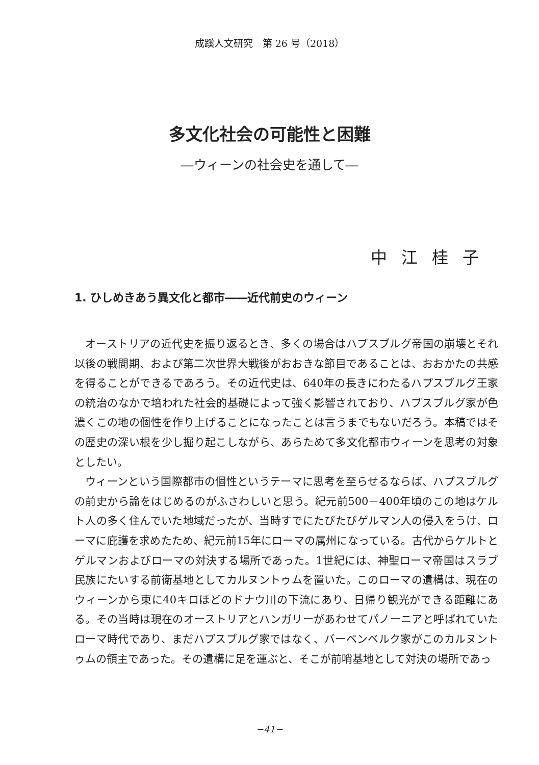成蹊人文研究　第 26 号（2018）
多文化社会の可能性と困難
―ウィーンの社会史を通して―
中江桂子
1. ひしめきあう異文化と都市――近代前史のウィーン
オーストリアの近代史を振り返るとき、多くの場合はハプスブルグ帝国の崩壊とそれ以後の戦間期、および第二次世界大戦後がおおきな節目であることは、おおかたの共感を得ることができるであろう。その近代史は、640年の長きにわたるハプスブルグ王家の統治のなかで培われた社会的基礎によって強く影響されており、ハプスブルグ家が色濃くこの地の個性を作り上げることになったことは言うまでもないだろう。本稿ではその歴史の深い根を少し掘り起こしながら、あらためて多文化都市ウィーンを思考の対象としたい。
ウィーンという国際都市の個性というテーマに思考を至らせるならば、ハプスブルグの前史から論をはじめるのがふさわしいと思う。紀元前500－400年頃のこの地はケルト人の多く住んでいた地域だったが、当時すでにたびたびゲルマン人の侵入をうけ、ローマに庇護を求めたため、紀元前15年にローマの属州になっている。古代からケルトとゲルマンおよびローマの対決する場所であった。1世紀には、神聖ローマ帝国はスラブ民族にたいする前衛基地としてカルヌントゥムを置いた。このローマの遺構は、現在のウィーンから東に40キロほどのドナウ川の下流にあり、日帰り観光ができる距離にある。その当時は現在のオーストリアとハンガリーがあわせてパノーニアと呼ばれていたローマ時代であり、まだハプスブルグ家ではなく、バーベンベルク家がこのカルヌントゥムの領主であった。その遺構に足を運ぶと、そこが前哨基地として対決の場所であっ
−41−